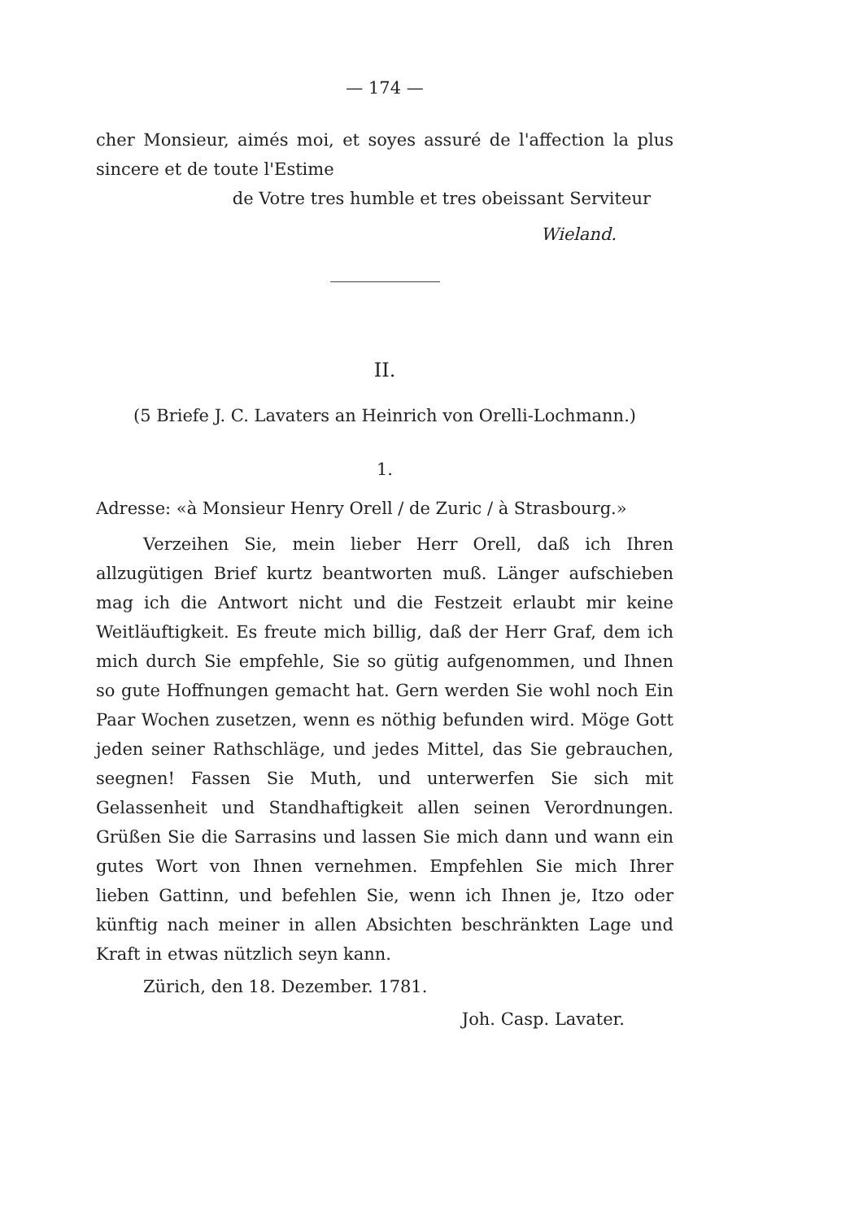— 174 —
cher Monsieur, aimés moi, et soyes assuré de l'affection la plus sincere et de toute l'Estime
de Votre tres humble et tres obeissant Serviteur
Wieland.
II.
(5 Briefe J. C. Lavaters an Heinrich von Orelli-Lochmann.)
1.
Adresse: «à Monsieur Henry Orell / de Zuric / à Strasbourg.»
Verzeihen Sie, mein lieber Herr Orell, daß ich Ihren allzugütigen Brief kurtz beantworten muß. Länger aufschieben mag ich die Antwort nicht und die Festzeit erlaubt mir keine Weitläuftigkeit. Es freute mich billig, daß der Herr Graf, dem ich mich durch Sie empfehle, Sie so gütig aufgenommen, und Ihnen so gute Hoffnungen gemacht hat. Gern werden Sie wohl noch Ein Paar Wochen zusetzen, wenn es nöthig befunden wird. Möge Gott jeden seiner Rathschläge, und jedes Mittel, das Sie gebrauchen, seegnen! Fassen Sie Muth, und unterwerfen Sie sich mit Gelassenheit und Standhaftigkeit allen seinen Verordnungen. Grüßen Sie die Sarrasins und lassen Sie mich dann und wann ein gutes Wort von Ihnen vernehmen. Empfehlen Sie mich Ihrer lieben Gattinn, und befehlen Sie, wenn ich Ihnen je, Itzo oder künftig nach meiner in allen Absichten beschränkten Lage und Kraft in etwas nützlich seyn kann.
Zürich, den 18. Dezember. 1781.
Joh. Casp. Lavater.